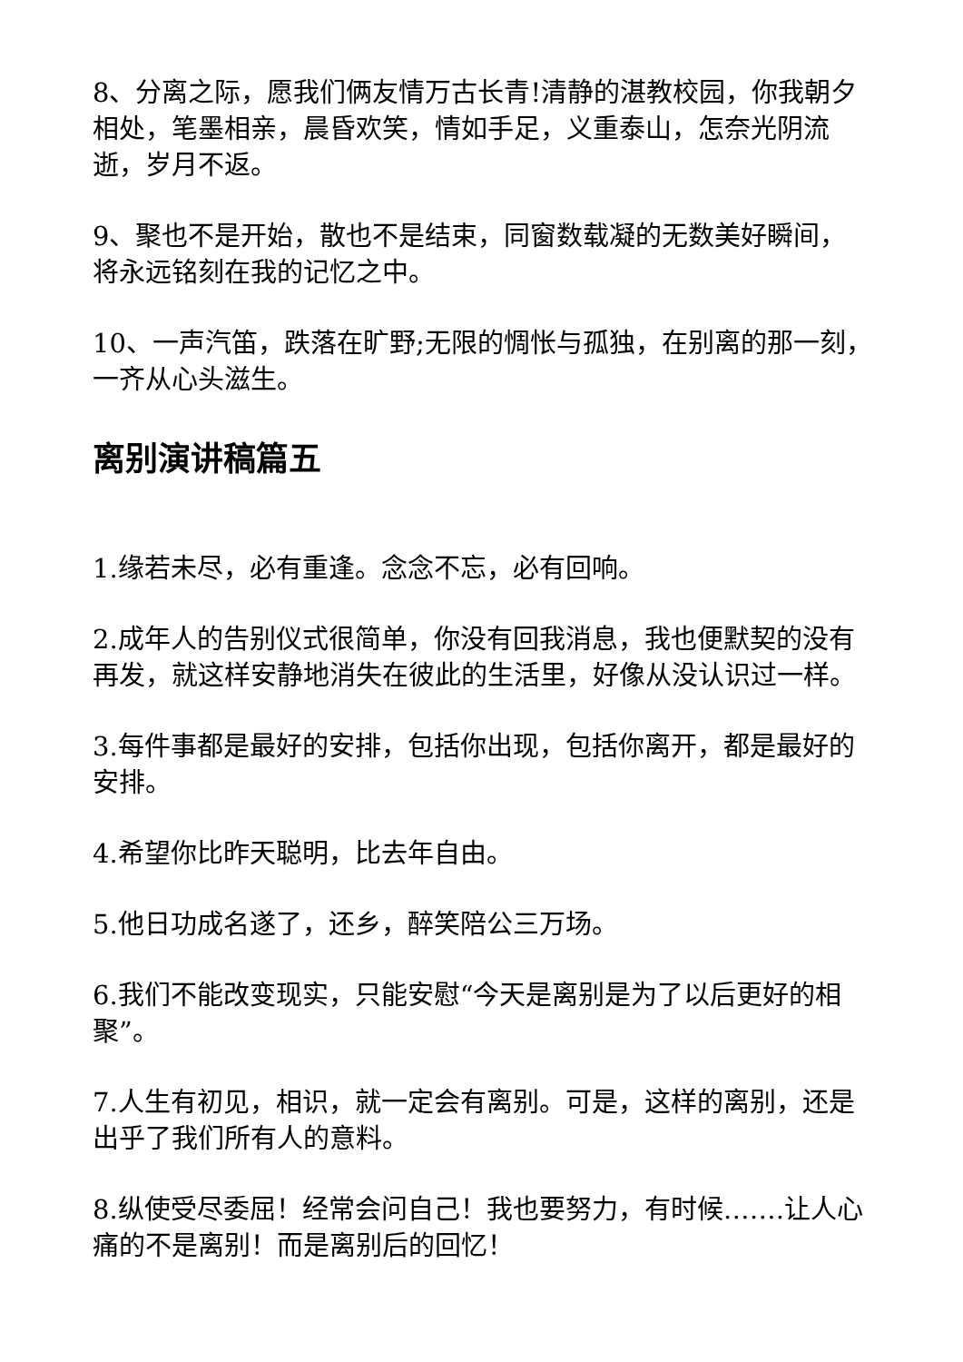8、分离之际，愿我们俩友情万古长青!清静的湛教校园，你我朝夕相处，笔墨相亲，晨昏欢笑，情如手足，义重泰山，怎奈光阴流逝，岁月不返。
9、聚也不是开始，散也不是结束，同窗数载凝的无数美好瞬间，将永远铭刻在我的记忆之中。
10、一声汽笛，跌落在旷野;无限的惆怅与孤独，在别离的那一刻，一齐从心头滋生。
离别演讲稿篇五
1.缘若未尽，必有重逢。念念不忘，必有回响。
2.成年人的告别仪式很简单，你没有回我消息，我也便默契的没有再发，就这样安静地消失在彼此的生活里，好像从没认识过一样。
3.每件事都是最好的安排，包括你出现，包括你离开，都是最好的安排。
4.希望你比昨天聪明，比去年自由。
5.他日功成名遂了，还乡，醉笑陪公三万场。
6.我们不能改变现实，只能安慰“今天是离别是为了以后更好的相聚”。
7.人生有初见，相识，就一定会有离别。可是，这样的离别，还是出乎了我们所有人的意料。
8.纵使受尽委屈！经常会问自己！我也要努力，有时候…….让人心痛的不是离别！而是离别后的回忆！